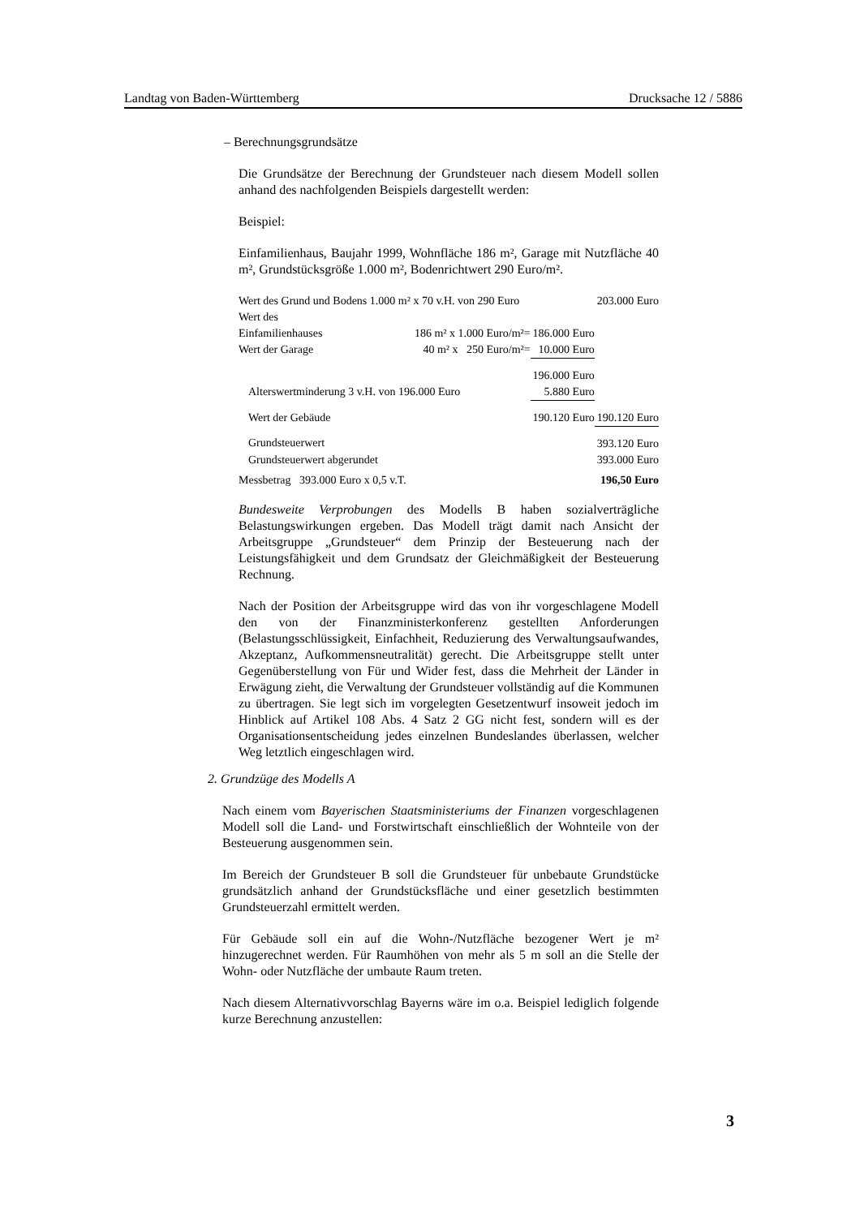Landtag von Baden-Württemberg Drucksache 12 / 5886
– Berechnungsgrundsätze
Die Grundsätze der Berechnung der Grundsteuer nach diesem Modell sollen anhand des nachfolgenden Beispiels dargestellt werden:
Beispiel:
Einfamilienhaus, Baujahr 1999, Wohnfläche 186 m², Garage mit Nutzfläche 40 m², Grundstücksgröße 1.000 m², Bodenrichtwert 290 Euro/m².
| Wert des Grund und Bodens 1.000 m² x 70 v.H. von 290 Euro | | | 203.000 Euro |
| Wert des | | | |
| Einfamilienhauses | 186 m² x 1.000 Euro/m²= | 186.000 Euro | |
| Wert der Garage | 40 m² x 250 Euro/m²= | 10.000 Euro | |
| | | 196.000 Euro | |
| Alterswertminderung 3 v.H. von 196.000 Euro | | 5.880 Euro | |
| Wert der Gebäude | | 190.120 Euro | 190.120 Euro |
| Grundsteuerwert | | | 393.120 Euro |
| Grundsteuerwert abgerundet | | | 393.000 Euro |
| Messbetrag 393.000 Euro x 0,5 v.T. | | | 196,50 Euro |
Bundesweite Verprobungen des Modells B haben sozialverträgliche Belastungswirkungen ergeben. Das Modell trägt damit nach Ansicht der Arbeitsgruppe „Grundsteuer“ dem Prinzip der Besteuerung nach der Leistungsfähigkeit und dem Grundsatz der Gleichmäßigkeit der Besteuerung Rechnung.
Nach der Position der Arbeitsgruppe wird das von ihr vorgeschlagene Modell den von der Finanzministerkonferenz gestellten Anforderungen (Belastungsschlüssigkeit, Einfachheit, Reduzierung des Verwaltungsaufwandes, Akzeptanz, Aufkommensneutralität) gerecht. Die Arbeitsgruppe stellt unter Gegenüberstellung von Für und Wider fest, dass die Mehrheit der Länder in Erwägung zieht, die Verwaltung der Grundsteuer vollständig auf die Kommunen zu übertragen. Sie legt sich im vorgelegten Gesetzentwurf insoweit jedoch im Hinblick auf Artikel 108 Abs. 4 Satz 2 GG nicht fest, sondern will es der Organisationsentscheidung jedes einzelnen Bundeslandes überlassen, welcher Weg letztlich eingeschlagen wird.
2. Grundzüge des Modells A
Nach einem vom Bayerischen Staatsministeriums der Finanzen vorgeschlagenen Modell soll die Land- und Forstwirtschaft einschließlich der Wohnteile von der Besteuerung ausgenommen sein.
Im Bereich der Grundsteuer B soll die Grundsteuer für unbebaute Grundstücke grundsätzlich anhand der Grundstücksfläche und einer gesetzlich bestimmten Grundsteuerzahl ermittelt werden.
Für Gebäude soll ein auf die Wohn-/Nutzfläche bezogener Wert je m² hinzugerechnet werden. Für Raumhöhen von mehr als 5 m soll an die Stelle der Wohn- oder Nutzfläche der umbaute Raum treten.
Nach diesem Alternativvorschlag Bayerns wäre im o.a. Beispiel lediglich folgende kurze Berechnung anzustellen:
3